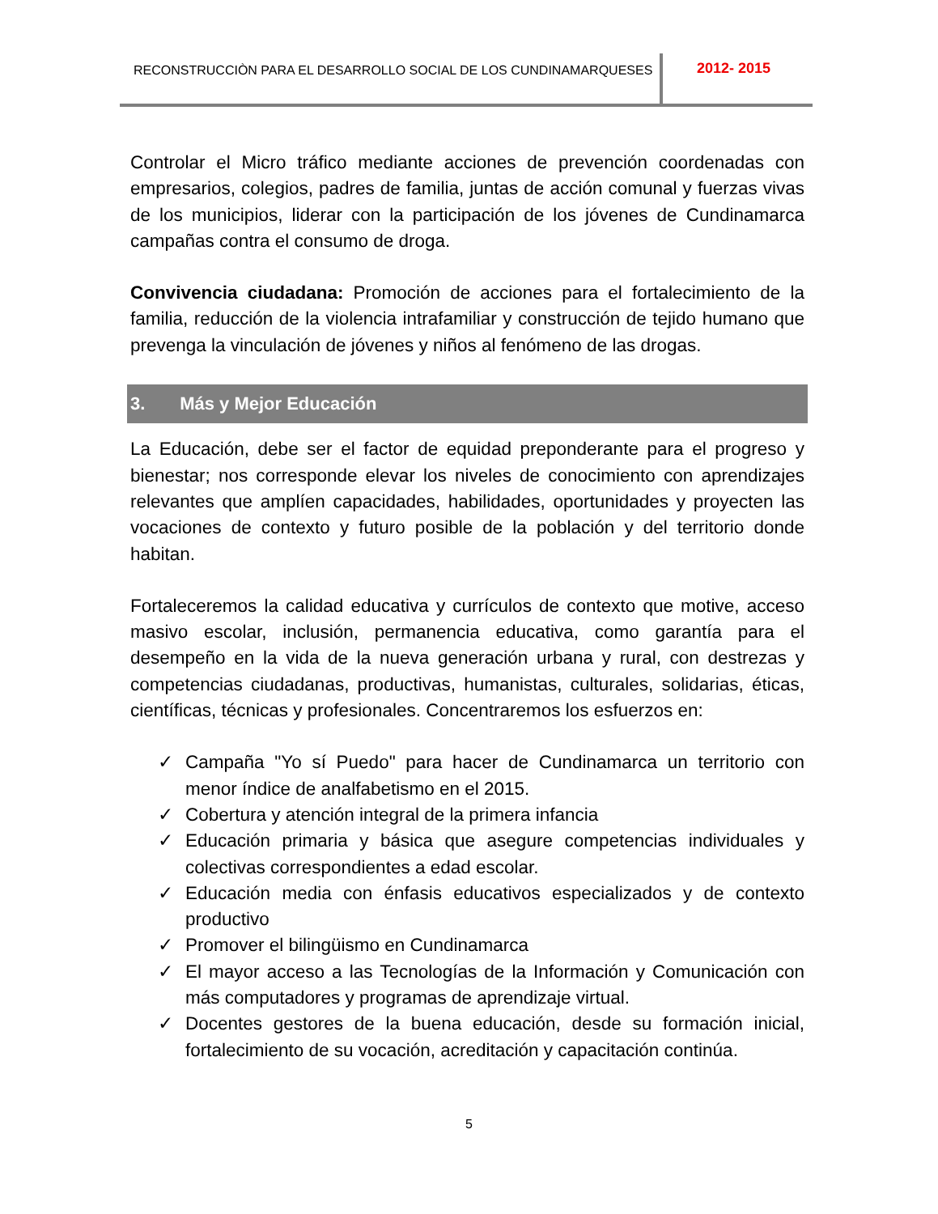RECONSTRUCCIÒN PARA EL DESARROLLO SOCIAL DE LOS CUNDINAMARQUESES
2012- 2015
Controlar el Micro tráfico mediante acciones de prevención coordenadas con empresarios, colegios, padres de familia, juntas de acción comunal y fuerzas vivas de los municipios, liderar con la participación de los jóvenes de Cundinamarca campañas contra el consumo de droga.
Convivencia ciudadana: Promoción de acciones para el fortalecimiento de la familia, reducción de la violencia intrafamiliar y construcción de tejido humano que prevenga la vinculación de jóvenes y niños al fenómeno de las drogas.
3. Más y Mejor Educación
La Educación, debe ser el factor de equidad preponderante para el progreso y bienestar; nos corresponde elevar los niveles de conocimiento con aprendizajes relevantes que amplíen capacidades, habilidades, oportunidades y proyecten las vocaciones de contexto y futuro posible de la población y del territorio donde habitan.
Fortaleceremos la calidad educativa y currículos de contexto que motive, acceso masivo escolar, inclusión, permanencia educativa, como garantía para el desempeño en la vida de la nueva generación urbana y rural, con destrezas y competencias ciudadanas, productivas, humanistas, culturales, solidarias, éticas, científicas, técnicas y profesionales. Concentraremos los esfuerzos en:
✓ Campaña "Yo sí Puedo" para hacer de Cundinamarca un territorio con menor índice de analfabetismo en el 2015.
✓ Cobertura y atención integral de la primera infancia
✓ Educación primaria y básica que asegure competencias individuales y colectivas correspondientes a edad escolar.
✓ Educación media con énfasis educativos especializados y de contexto productivo
✓ Promover el bilingüismo en Cundinamarca
✓ El mayor acceso a las Tecnologías de la Información y Comunicación con más computadores y programas de aprendizaje virtual.
✓ Docentes gestores de la buena educación, desde su formación inicial, fortalecimiento de su vocación, acreditación y capacitación continúa.
5